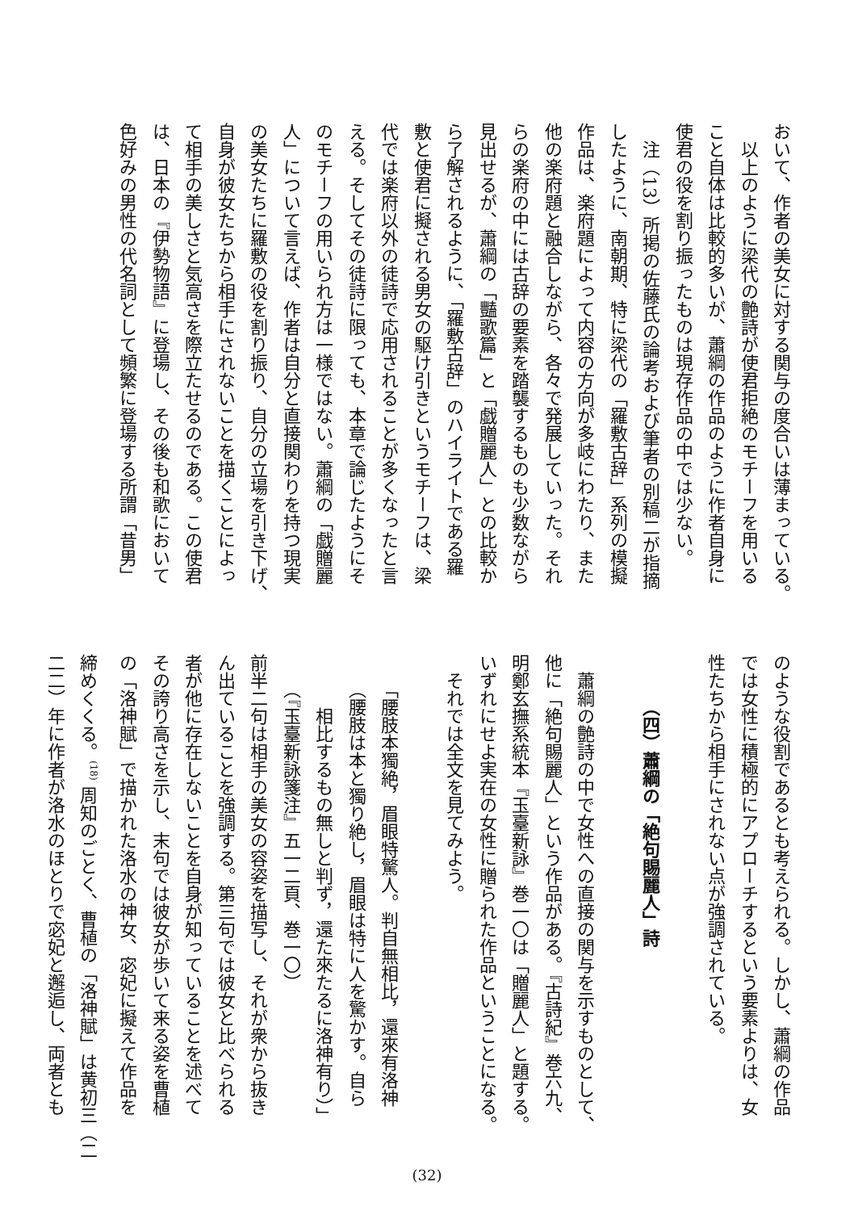おいて、作者の美女に対する関与の度合いは薄まっている。
　以上のように梁代の艶詩が使君拒絶のモチーフを用いる
こと自体は比較的多いが、蕭綱の作品のように作者自身に
使君の役を割り振ったものは現存作品の中では少ない。
　注（13）所掲の佐藤氏の論考および筆者の別稿二が指摘
したように、南朝期、特に梁代の「羅敷古辞」系列の模擬
作品は、楽府題によって内容の方向が多岐にわたり、また
他の楽府題と融合しながら、各々で発展していった。それ
らの楽府の中には古辞の要素を踏襲するものも少数ながら
見出せるが、蕭綱の「豔歌篇」と「戯贈麗人」との比較か
ら了解されるように、「羅敷古辞」のハイライトである羅
敷と使君に擬される男女の駆け引きというモチーフは、梁
代では楽府以外の徒詩で応用されることが多くなったと言
える。そしてその徒詩に限っても、本章で論じたようにそ
のモチーフの用いられ方は一様ではない。蕭綱の「戯贈麗
人」について言えば、作者は自分と直接関わりを持つ現実
の美女たちに羅敷の役を割り振り、自分の立場を引き下げ、
自身が彼女たちから相手にされないことを描くことによっ
て相手の美しさと気高さを際立たせるのである。この使君
は、日本の『伊勢物語』に登場し、その後も和歌において
色好みの男性の代名詞として頻繁に登場する所謂「昔男」
のような役割であるとも考えられる。しかし、蕭綱の作品
では女性に積極的にアプローチするという要素よりは、女
性たちから相手にされない点が強調されている。
（四）蕭綱の「絶句賜麗人」詩
　蕭綱の艶詩の中で女性への直接の関与を示すものとして、
他に「絶句賜麗人」という作品がある。『古詩紀』巻六九、
明鄭玄撫系統本『玉臺新詠』巻一〇は「贈麗人」と題する。
いずれにせよ実在の女性に贈られた作品ということになる。
　それでは全文を見てみよう。
　　「腰肢本獨絶，眉眼特驚人。判自無相比，還來有洛神
　　（腰肢は本と獨り絶し，眉眼は特に人を驚かす。自ら
　　　相比するもの無しと判ず，還た來たるに洛神有り）」
　　（『玉臺新詠箋注』五一二頁、巻一〇）
前半二句は相手の美女の容姿を描写し、それが衆から抜き
ん出ていることを強調する。第三句では彼女と比べられる
者が他に存在しないことを自身が知っていることを述べて
その誇り高さを示し、末句では彼女が歩いて来る姿を曹植
の「洛神賦」で描かれた洛水の神女、宓妃に擬えて作品を
締めくくる。<sup>(18)</sup> 周知のごとく、曹植の「洛神賦」は黄初三（二
二二）年に作者が洛水のほとりで宓妃と邂逅し、両者とも
(32)